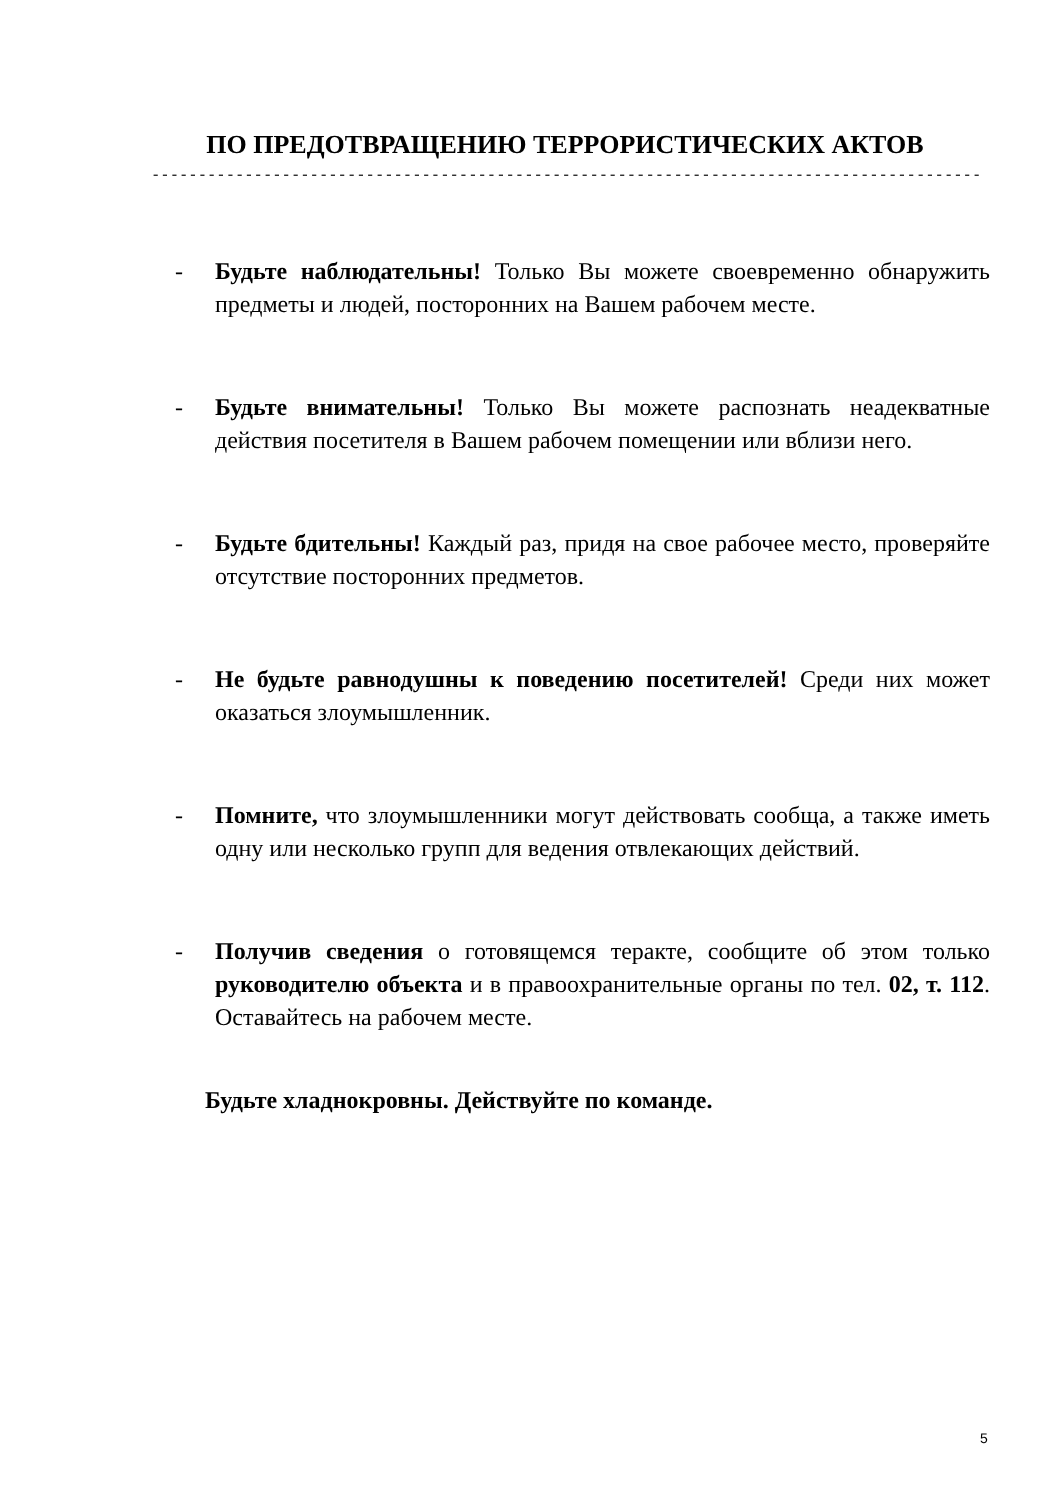ПО ПРЕДОТВРАЩЕНИЮ ТЕРРОРИСТИЧЕСКИХ АКТОВ
- - - - - - - - - - - - - - - - - - - - - - - - - - - - - - - - - - - - - - - - - - - - - - - - - - - - - - - - - - - - - - - - - - - - - - - - - - - - - - - - - - - - - - - - - - - - - - - -
- Будьте наблюдательны! Только Вы можете своевременно обнаружить предметы и людей, посторонних на Вашем рабочем месте.
- Будьте внимательны! Только Вы можете распознать неадекватные действия посетителя в Вашем рабочем помещении или вблизи него.
- Будьте бдительны! Каждый раз, придя на свое рабочее место, проверяйте отсутствие посторонних предметов.
- Не будьте равнодушны к поведению посетителей! Среди них может оказаться злоумышленник.
- Помните, что злоумышленники могут действовать сообща, а также иметь одну или несколько групп для ведения отвлекающих действий.
- Получив сведения о готовящемся теракте, сообщите об этом только руководителю объекта и в правоохранительные органы по тел. 02, т. 112. Оставайтесь на рабочем месте.
Будьте хладнокровны. Действуйте по команде.
5